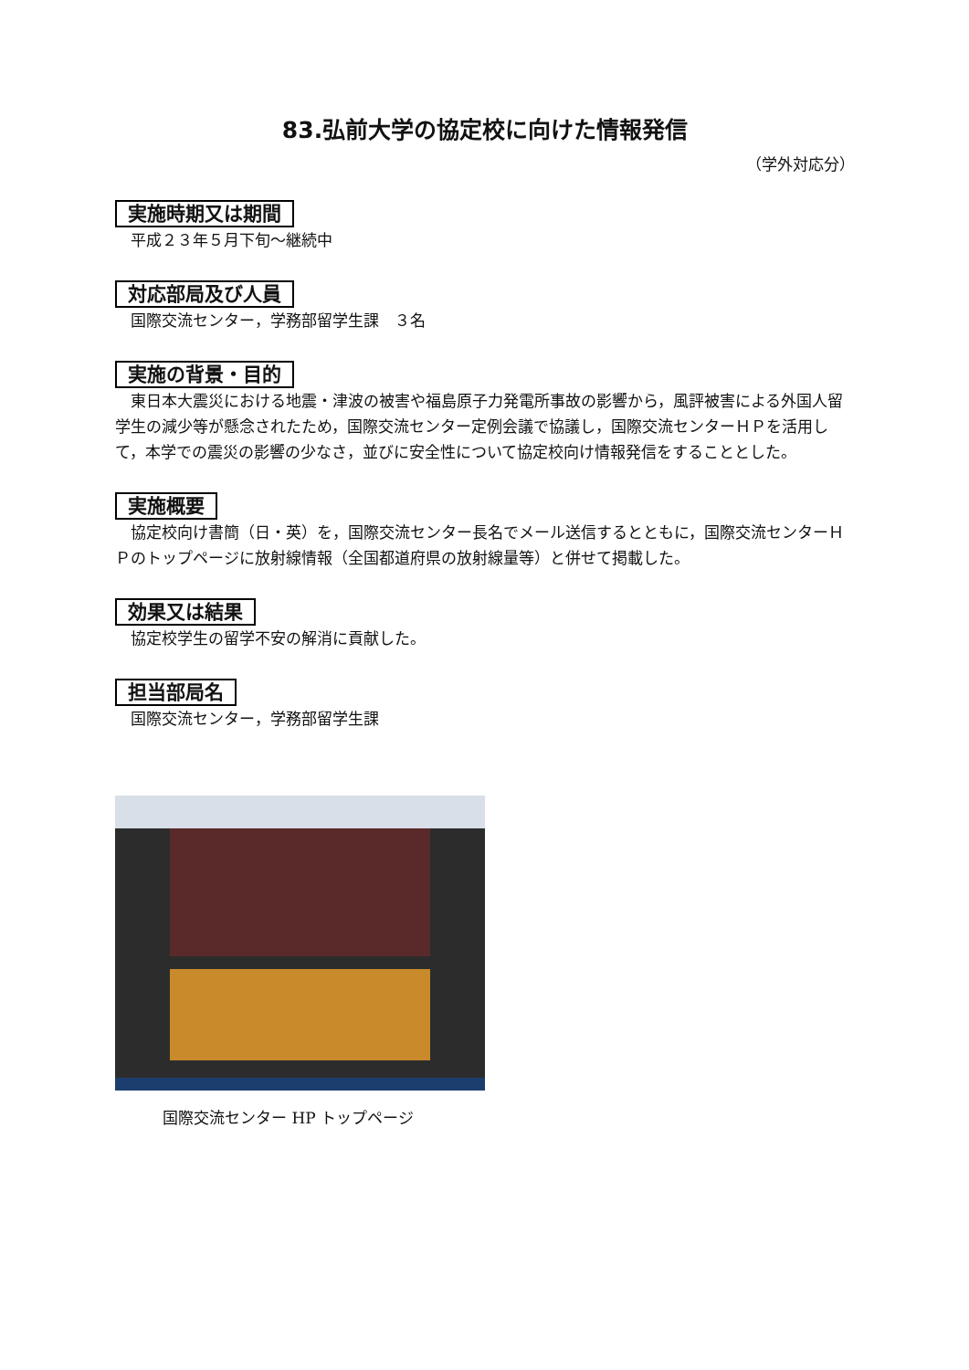83.弘前大学の協定校に向けた情報発信
（学外対応分）
実施時期又は期間
平成２３年５月下旬～継続中
対応部局及び人員
国際交流センター，学務部留学生課　３名
実施の背景・目的
東日本大震災における地震・津波の被害や福島原子力発電所事故の影響から，風評被害による外国人留学生の減少等が懸念されたため，国際交流センター定例会議で協議し，国際交流センターＨＰを活用して，本学での震災の影響の少なさ，並びに安全性について協定校向け情報発信をすることとした。
実施概要
協定校向け書簡（日・英）を，国際交流センター長名でメール送信するとともに，国際交流センターＨＰのトップページに放射線情報（全国都道府県の放射線量等）と併せて掲載した。
効果又は結果
協定校学生の留学不安の解消に貢献した。
担当部局名
国際交流センター，学務部留学生課
国際交流センター HP トップページ